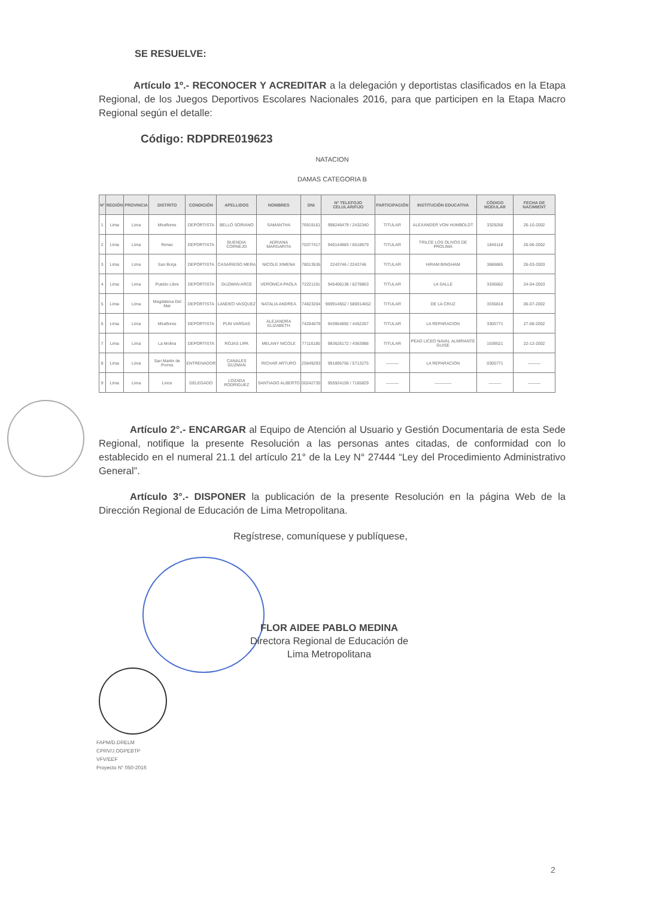SE RESUELVE:
Artículo 1º.- RECONOCER Y ACREDITAR a la delegación y deportistas clasificados en la Etapa Regional, de los Juegos Deportivos Escolares Nacionales 2016, para que participen en la Etapa Macro Regional según el detalle:
Código: RDPDRE019623
NATACION
DAMAS CATEGORIA B
| Nº | REGIÓN | PROVINCIA | DISTRITO | CONDICIÓN | APELLIDOS | NOMBRES | DNI | Nº TELEFOJO CELULAR/FIJO | PARTICIPACIÓN | INSTITUCIÓN EDUCATIVA | CÓDIGO MODULAR | FECHA DE NACIMIENT |
| --- | --- | --- | --- | --- | --- | --- | --- | --- | --- | --- | --- | --- |
| 1 | Lima | Lima | Miraflores | DEPORTISTA | BELLO SORIANO | SAMANTHA | 76919161 | 998246479 / 2432340 | TITULAR | ALEXANDER VON HUMBOLDT | 3329268 | 26-10-2002 |
| 2 | Lima | Lima | Rimac | DEPORTISTA | BUENDIA CORNEJO | ADRIANA MARGARITA | 70377417 | 940144883 / 6518679 | TITULAR | TRILCE LOS OLIVOS DE PROLIMA | 1845118 | 26-06-2002 |
| 3 | Lima | Lima | San Borja | DEPORTISTA | CASARIEGO MERA | NICOLE XIMENA | 78013536 | 2243746 / 2243746 | TITULAR | HIRAM BINGHAM | 3686865 | 26-03-2003 |
| 4 | Lima | Lima | Pueblo Libre | DEPORTISTA | GUZMAN ARCE | VERONICA PAOLA | 72221191 | 945406138 / 6278863 | TITULAR | LA SALLE | 3336662 | 24-04-2003 |
| 5 | Lima | Lima | Magdalena Del Mar | DEPORTISTA | LANDEO VASQUEZ | NATALIA ANDREA | 74823204 | 969914652 / 586914652 | TITULAR | DE LA CRUZ | 3336818 | 06-07-2002 |
| 6 | Lima | Lima | Miraflores | DEPORTISTA | PUN VARGAS | ALEJANDRA ELIZABETH | 74204679 | 943954892 / 4452267 | TITULAR | LA REPARACION | 3305771 | 27-08-2002 |
| 7 | Lima | Lima | La Molina | DEPORTISTA | ROJAS LIPA | MELANY NICOLE | 77116185 | 983626172 / 4363988 | TITULAR | PEAD LICEO NAVAL ALMIRANTE GUISE | 1539521 | 22-12-2002 |
| 8 | Lima | Lima | San Martin de Porres | ENTRENADOR | CANALES GUZMAN | RICHAR ARTURO | 25849293 | 991895756 / 5713275 | ——— | LA REPARACION | 0305771 | ——— |
| 9 | Lima | Lima | Lince | DELEGADO | LOZADA RODRIGUEZ | SANTIAGO ALBERTO | 00242735 | 955924159 / 7165829 | ——— | ———— | ——— | ——— |
Artículo 2°.- ENCARGAR al Equipo de Atención al Usuario y Gestión Documentaria de esta Sede Regional, notifique la presente Resolución a las personas antes citadas, de conformidad con lo establecido en el numeral 21.1 del artículo 21° de la Ley N° 27444 “Ley del Procedimiento Administrativo General”.
Artículo 3°.- DISPONER la publicación de la presente Resolución en la página Web de la Dirección Regional de Educación de Lima Metropolitana.
Regístrese, comuníquese y publíquese,
FLOR AIDEE PABLO MEDINA
Directora Regional de Educación de
Lima Metropolitana
FAPM/D.DRELM
CPRV/J.OGPEBTP
VFV/EEF
Proyecto N° 050-2016
2